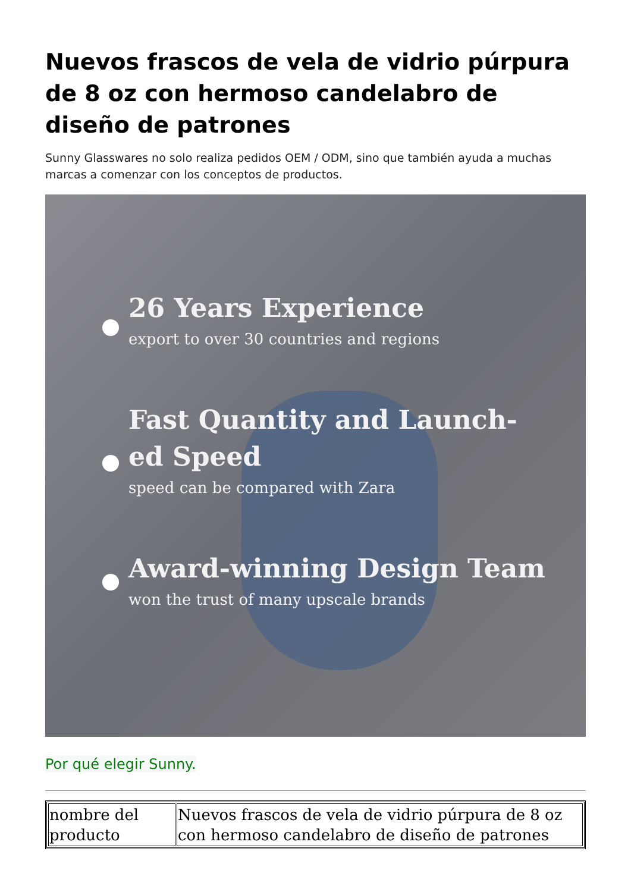Nuevos frascos de vela de vidrio púrpura de 8 oz con hermoso candelabro de diseño de patrones
Sunny Glasswares no solo realiza pedidos OEM / ODM, sino que también ayuda a muchas marcas a comenzar con los conceptos de productos.
26 Years Experience
export to over 30 countries and regions
Fast Quantity and Launch-
ed Speed
speed can be compared with Zara
Award-winning Design Team
won the trust of many upscale brands
Por qué elegir Sunny.
| nombre del producto | Nuevos frascos de vela de vidrio púrpura de 8 oz con hermoso candelabro de diseño de patrones |